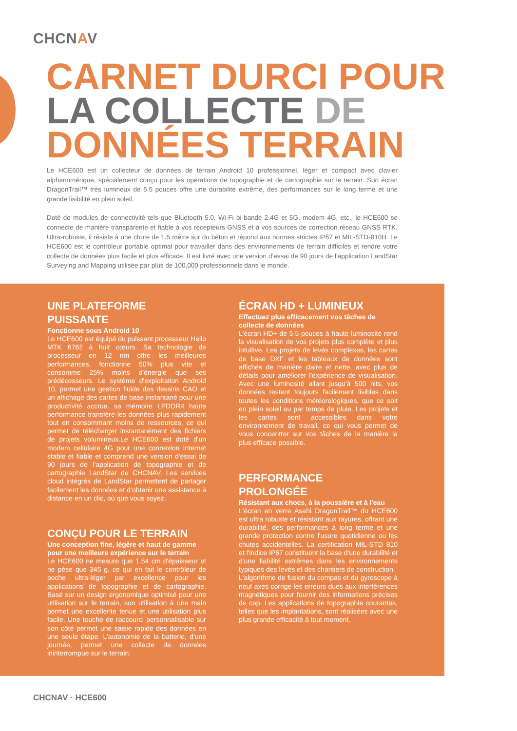CHCNAV
CARNET DURCI POUR
LA COLLECTE DE
DONNÉES TERRAIN
Le HCE600 est un collecteur de données de terrain Android 10 professionnel, léger et compact avec clavier alphanumérique, spécialement conçu pour les opérations de topographie et de cartographie sur le terrain. Son écran DragonTrail™ très lumineux de 5.5 pouces offre une durabilité extrême, des performances sur le long terme et une grande lisibilité en plein soleil.
Doté de modules de connectivité tels que Bluetooth 5.0, Wi-Fi bi-bande 2.4G et 5G, modem 4G, etc., le HCE600 se connecte de manière transparente et fiable à vos récepteurs GNSS et à vos sources de correction réseau GNSS RTK. Ultra-robuste, il résiste à une chute de 1.5 mètre sur du béton et répond aux normes strictes IP67 et MIL-STD-810H. Le HCE600 est le contrôleur portable optimal pour travailler dans des environnements de terrain difficiles et rendre votre collecte de données plus facile et plus efficace. Il est livré avec une version d'essai de 90 jours de l'application LandStar Surveying and Mapping utilisée par plus de 100,000 professionnels dans le monde.
UNE PLATEFORME PUISSANTE
Fonctionne sous Android 10
Le HCE600 est équipé du puissant processeur Helio MTK 6762 à huit cœurs. Sa technologie de processeur en 12 nm offre les meilleures performances, fonctionne 50% plus vite et consomme 25% moins d'énergie que ses prédécesseurs. Le système d'exploitation Android 10, permet une gestion fluide des dessins CAO et un affichage des cartes de base instantané pour une productivité accrue. sa mémoire LPDDR4 haute performance transfère les données plus rapidement tout en consommant moins de ressources, ce qui permet de télécharger instantanément des fichiers de projets volumineux.Le HCE600 est doté d'un modem cellulaire 4G pour une connexion Internet stable et fiable et comprend une version d'essai de 90 jours de l'application de topographie et de cartographie LandStar de CHCNAV. Les services cloud intégrés de LandStar permettent de partager facilement les données et d’obtenir une assistance à distance en un clic, où que vous soyez.
CONÇU POUR LE TERRAIN
Une conception fine, légère et haut de gamme pour une meilleure expérience sur le terrain
Le HCE600 ne mesure que 1.54 cm d'épaisseur et ne pèse que 345 g, ce qui en fait le contrôleur de poche ultra-léger par excellence pour les applications de topographie et de cartographie. Basé sur un design ergonomique optimisé pour une utilisation sur le terrain, son utilisation à une main permet une excellente tenue et une utilisation plus facile. Une touche de raccourci personnalisable sur son côté permet une saisie rapide des données en une seule étape. L'autonomie de la batterie, d'une journée, permet une collecte de données ininterrompue sur le terrain.
ÉCRAN HD + LUMINEUX
Effectuez plus efficacement vos tâches de collecte de données
L'écran HD+ de 5.5 pouces à haute luminosité rend la visualisation de vos projets plus complète et plus intuitive. Les projets de levés complexes, les cartes de base DXF et les tableaux de données sont affichés de manière claire et nette, avec plus de détails pour améliorer l'expérience de visualisation. Avec une luminosité allant jusqu'à 500 nits, vos données restent toujours facilement lisibles dans toutes les conditions météorologiques, que ce soit en plein soleil ou par temps de pluie. Les projets et les cartes sont accessibles dans votre environnement de travail, ce qui vous permet de vous concentrer sur vos tâches de la manière la plus efficace possible.
PERFORMANCE
PROLONGÉE
Résistant aux chocs, à la poussière et à l'eau
L'écran en verre Asahi DragonTrail™ du HCE600 est ultra robuste et résistant aux rayures, offrant une durabilité, des performances à long terme et une grande protection contre l'usure quotidienne ou les chutes accidentelles. La certification MIL-STD 810 et l'indice IP67 constituent la base d'une durabilité et d'une fiabilité extrêmes dans les environnements typiques des levés et des chantiers de construction.
L'algorithme de fusion du compas et du gyroscope à neuf axes corrige les erreurs dues aux interférences magnétiques pour fournir des informations précises de cap. Les applications de topographie courantes, telles que les implantations, sont réalisées avec une plus grande efficacité à tout moment.
CHCNAV · HCE600